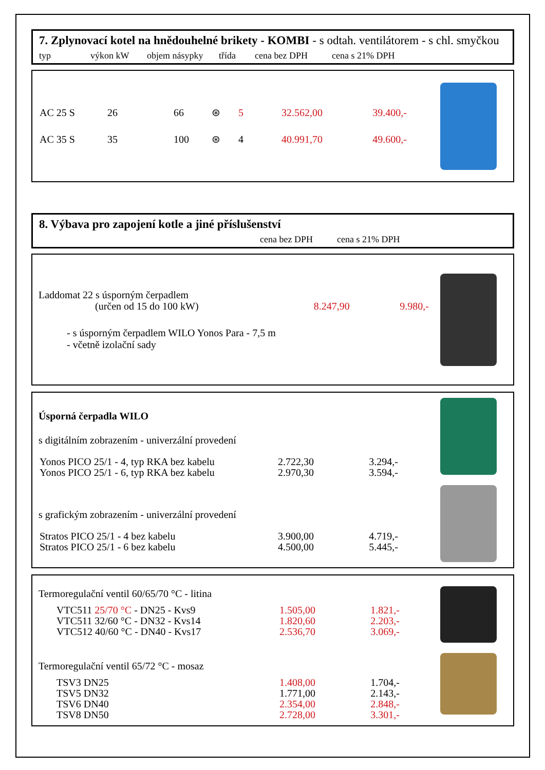7. Zplynovací kotel na hnědouhelné brikety - KOMBI - s odtah. ventilátorem - s chl. smyčkou
typ výkon kW objem násypky třída cena bez DPH cena s 21% DPH
| AC 25 S | 26 | 66 | ⊛ | 5 | 32.562,00 | 39.400,- |
| AC 35 S | 35 | 100 | ⊛ | 4 | 40.991,70 | 49.600,- |
8. Výbava pro zapojení kotle a jiné příslušenství
cena bez DPH cena s 21% DPH
Laddomat 22 s úsporným čerpadlem
| (určen od 15 do 100 kW) | 8.247,90 | 9.980,- |
- s úsporným čerpadlem WILO Yonos Para - 7,5 m
- včetně izolační sady
Úsporná čerpadla WILO
s digitálním zobrazením - univerzální provedení
| Yonos PICO 25/1 - 4, typ RKA bez kabelu | 2.722,30 | 3.294,- |
| Yonos PICO 25/1 - 6, typ RKA bez kabelu | 2.970,30 | 3.594,- |
s grafickým zobrazením - univerzální provedení
| Stratos PICO 25/1 - 4 bez kabelu | 3.900,00 | 4.719,- |
| Stratos PICO 25/1 - 6 bez kabelu | 4.500,00 | 5.445,- |
Termoregulační ventil 60/65/70 °C - litina
| VTC511 25/70 °C - DN25 - Kvs9 | 1.505,00 | 1.821,- |
| VTC511 32/60 °C - DN32 - Kvs14 | 1.820,60 | 2.203,- |
| VTC512 40/60 °C - DN40 - Kvs17 | 2.536,70 | 3.069,- |
Termoregulační ventil 65/72 °C - mosaz
| TSV3 DN25 | 1.408,00 | 1.704,- |
| TSV5 DN32 | 1.771,00 | 2.143,- |
| TSV6 DN40 | 2.354,00 | 2.848,- |
| TSV8 DN50 | 2.728,00 | 3.301,- |